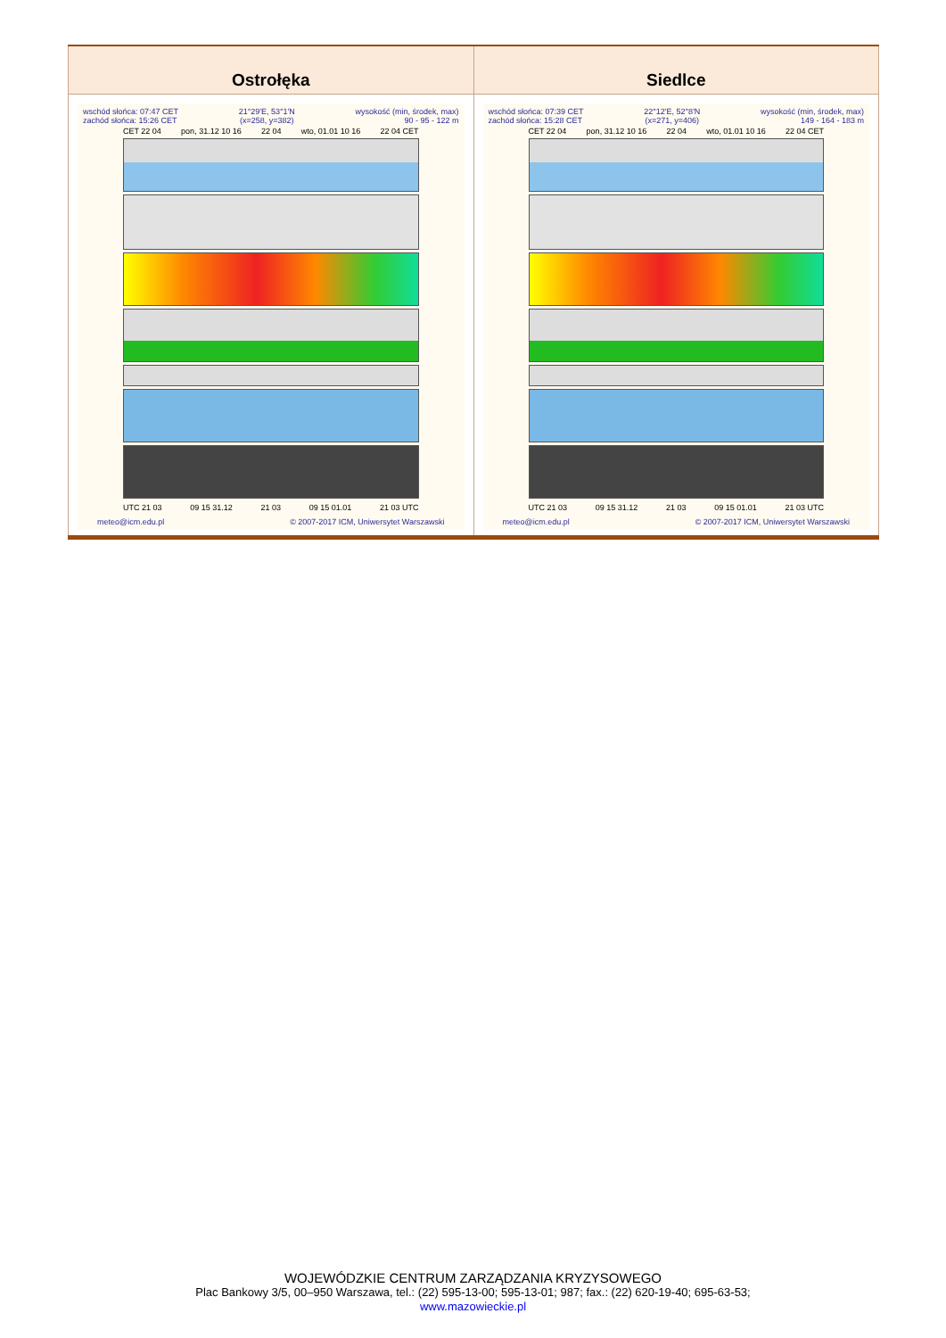| Ostrołęka | Siedlce |
| --- | --- |
| wschód słońca: 07:47 CET zachód słońca: 15:26 CET 21°29'E, 53°1'N (x=258, y=382) wysokość (min, środek, max) 90 - 95 - 122 m CET 22 04 pon, 31.12 10 16 22 04 wto, 01.01 10 16 22 04 CET UTC 21 03 09 15 31.12 21 03 09 15 01.01 21 03 UTC meteo@icm.edu.pl © 2007-2017 ICM, Uniwersytet Warszawski | wschód słońca: 07:39 CET zachód słońca: 15:28 CET 22°12'E, 52°8'N (x=271, y=406) wysokość (min, środek, max) 149 - 164 - 183 m CET 22 04 pon, 31.12 10 16 22 04 wto, 01.01 10 16 22 04 CET UTC 21 03 09 15 31.12 21 03 09 15 01.01 21 03 UTC meteo@icm.edu.pl © 2007-2017 ICM, Uniwersytet Warszawski |
WOJEWÓDZKIE CENTRUM ZARZĄDZANIA KRYZYSOWEGO
Plac Bankowy 3/5, 00–950 Warszawa, tel.: (22) 595-13-00; 595-13-01; 987; fax.: (22) 620-19-40; 695-63-53;
www.mazowieckie.pl